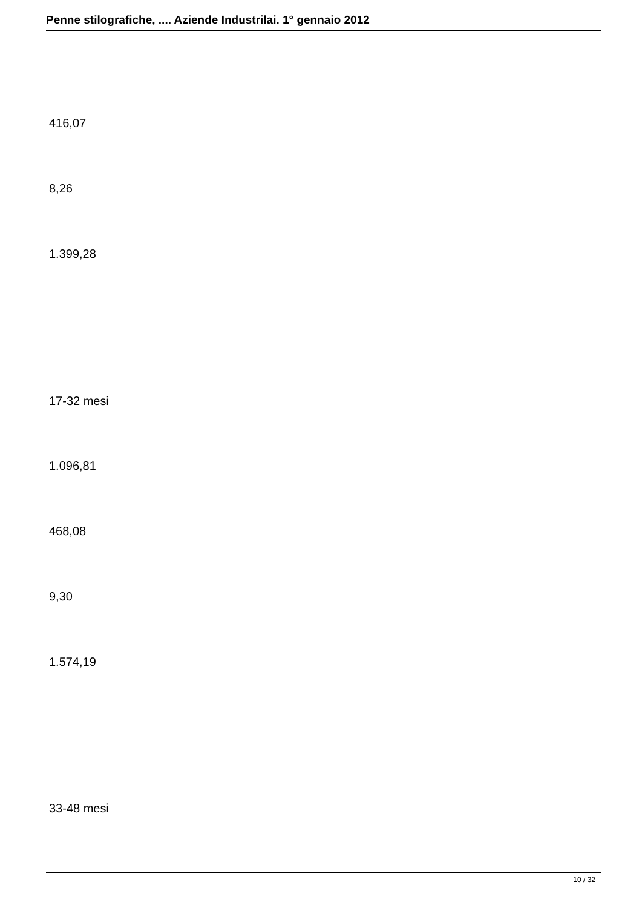Penne stilografiche, .... Aziende Industrilai. 1° gennaio 2012
416,07
8,26
1.399,28
17-32 mesi
1.096,81
468,08
9,30
1.574,19
33-48 mesi
10 / 32